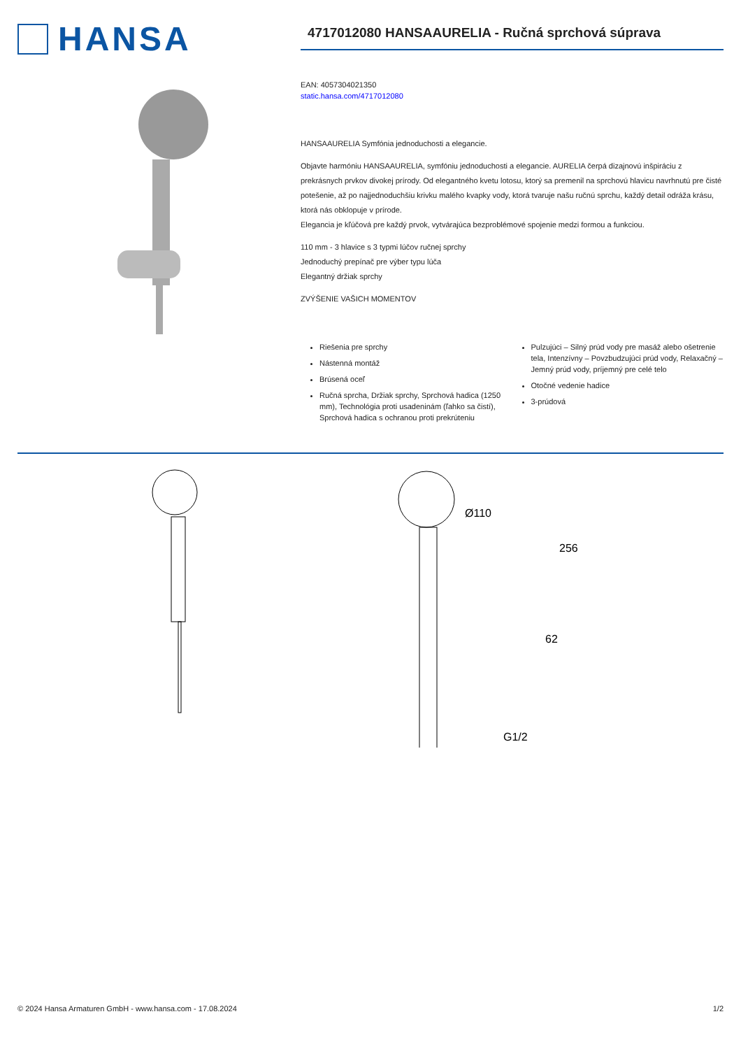HANSA
4717012080 HANSAAURELIA - Ručná sprchová súprava
EAN: 4057304021350
static.hansa.com/4717012080
HANSAAURELIA Symfónia jednoduchosti a elegancie.
Objavte harmóniu HANSAAURELIA, symfóniu jednoduchosti a elegancie. AURELIA čerpá dizajnovú inšpiráciu z prekrásnych prvkov divokej prírody. Od elegantného kvetu lotosu, ktorý sa premenil na sprchovú hlavicu navrhnutú pre čisté potešenie, až po najjednoduchšiu krivku malého kvapky vody, ktorá tvaruje našu ručnú sprchu, každý detail odráža krásu, ktorá nás obklopuje v prírode.
Elegancia je kľúčová pre každý prvok, vytvárajúca bezproblémové spojenie medzi formou a funkciou.
110 mm - 3 hlavice s 3 typmi lúčov ručnej sprchy
Jednoduchý prepínač pre výber typu lúča
Elegantný držiak sprchy
ZVÝŠENIE VAŠICH MOMENTOV
Riešenia pre sprchy
Nástenná montáž
Brúsená oceľ
Ručná sprcha, Držiak sprchy, Sprchová hadica (1250 mm), Technológia proti usadeninám (ľahko sa čistí), Sprchová hadica s ochranou proti prekrúteniu
Pulzujúci – Silný prúd vody pre masáž alebo ošetrenie tela, Intenzívny – Povzbudzujúci prúd vody, Relaxačný – Jemný prúd vody, príjemný pre celé telo
Otočné vedenie hadice
3-prúdová
Ø110
256
62
G1/2
© 2024 Hansa Armaturen GmbH - www.hansa.com - 17.08.2024 1/2